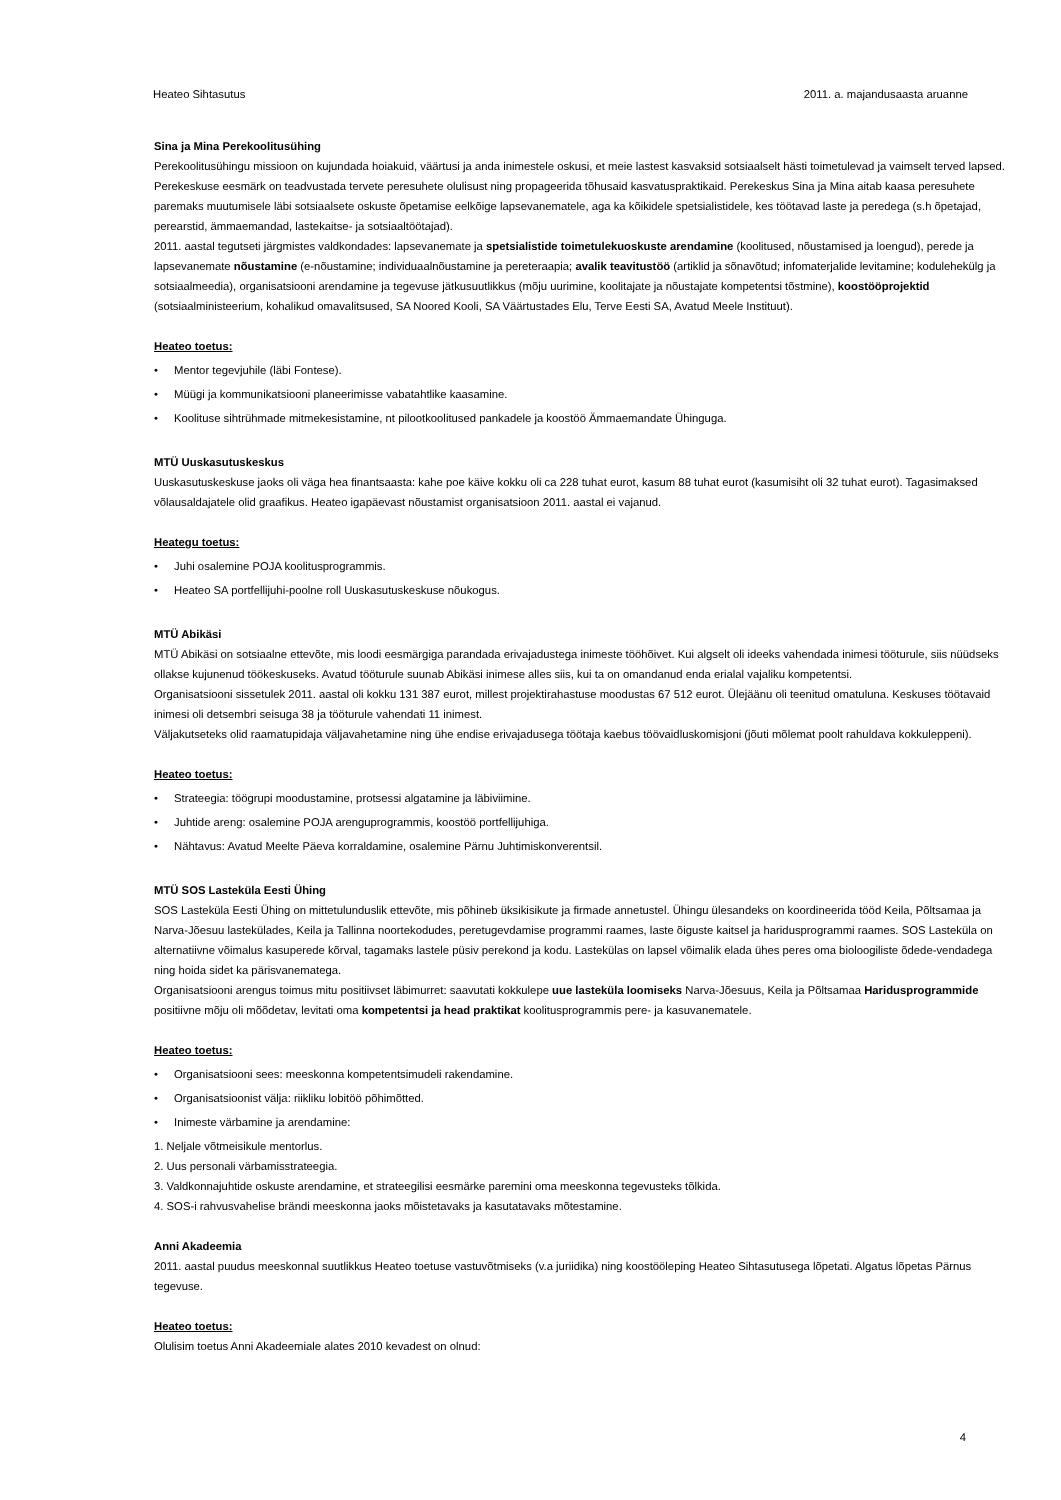Heateo Sihtasutus 2011. a. majandusaasta aruanne
Sina ja Mina Perekoolitusühing
Perekoolitusühingu missioon on kujundada hoiakuid, väärtusi ja anda inimestele oskusi, et meie lastest kasvaksid sotsiaalselt hästi toimetulevad ja vaimselt terved lapsed. Perekeskuse eesmärk on teadvustada tervete peresuhete olulisust ning propageerida tõhusaid kasvatuspraktikaid. Perekeskus Sina ja Mina aitab kaasa peresuhete paremaks muutumisele läbi sotsiaalsete oskuste õpetamise eelkõige lapsevanematele, aga ka kõikidele spetsialistidele, kes töötavad laste ja peredega (s.h õpetajad, perearstid, ämmaemandad, lastekaitse- ja sotsiaaltöötajad).
2011. aastal tegutseti järgmistes valdkondades: lapsevanemate ja spetsialistide toimetulekuoskuste arendamine (koolitused, nõustamised ja loengud), perede ja lapsevanemate nõustamine (e-nõustamine; individuaalnõustamine ja pereteraapia; avalik teavitustöö (artiklid ja sõnavõtud; infomaterjalide levitamine; kodulehekülg ja sotsiaalmeedia), organisatsiooni arendamine ja tegevuse jätkusuutlikkus (mõju uurimine, koolitajate ja nõustajate kompetentsi tõstmine), koostööprojektid (sotsiaalministeerium, kohalikud omavalitsused, SA Noored Kooli, SA Väärtustades Elu, Terve Eesti SA, Avatud Meele Instituut).
Heateo toetus:
• Mentor tegevjuhile (läbi Fontese).
• Müügi ja kommunikatsiooni planeerimisse vabatahtlike kaasamine.
• Koolituse sihtrühmade mitmekesistamine, nt pilootkoolitused pankadele ja koostöö Ämmaemandate Ühinguga.
MTÜ Uuskasutuskeskus
Uuskasutuskeskuse jaoks oli väga hea finantsaasta: kahe poe käive kokku oli ca 228 tuhat eurot, kasum 88 tuhat eurot (kasumisiht oli 32 tuhat eurot). Tagasimaksed võlausaldajatele olid graafikus. Heateo igapäevast nõustamist organisatsioon 2011. aastal ei vajanud.
Heategu toetus:
• Juhi osalemine POJA koolitusprogrammis.
• Heateo SA portfellijuhi-poolne roll Uuskasutuskeskuse nõukogus.
MTÜ Abikäsi
MTÜ Abikäsi on sotsiaalne ettevõte, mis loodi eesmärgiga parandada erivajadustega inimeste tööhõivet. Kui algselt oli ideeks vahendada inimesi tööturule, siis nüüdseks ollakse kujunenud töökeskuseks. Avatud tööturule suunab Abikäsi inimese alles siis, kui ta on omandanud enda erialal vajaliku kompetentsi.
Organisatsiooni sissetulek 2011. aastal oli kokku 131 387 eurot, millest projektirahastuse moodustas 67 512 eurot. Ülejäänu oli teenitud omatuluna. Keskuses töötavaid inimesi oli detsembri seisuga 38 ja tööturule vahendati 11 inimest.
Väljakutseteks olid raamatupidaja väljavahetamine ning ühe endise erivajadusega töötaja kaebus töövaidluskomisjoni (jõuti mõlemat poolt rahuldava kokkuleppeni).
Heateo toetus:
• Strateegia: töögrupi moodustamine, protsessi algatamine ja läbiviimine.
• Juhtide areng: osalemine POJA arenguprogrammis, koostöö portfellijuhiga.
• Nähtavus: Avatud Meelte Päeva korraldamine, osalemine Pärnu Juhtimiskonverentsil.
MTÜ SOS Lasteküla Eesti Ühing
SOS Lasteküla Eesti Ühing on mittetulunduslik ettevõte, mis põhineb üksikisikute ja firmade annetustel. Ühingu ülesandeks on koordineerida tööd Keila, Põltsamaa ja Narva-Jõesuu lastekülades, Keila ja Tallinna noortekodudes, peretugevdamise programmi raames, laste õiguste kaitsel ja haridusprogrammi raames. SOS Lasteküla on alternatiivne võimalus kasuperede kõrval, tagamaks lastele püsiv perekond ja kodu. Lastekülas on lapsel võimalik elada ühes peres oma bioloogiliste õdede-vendadega ning hoida sidet ka pärisvanematega.
Organisatsiooni arengus toimus mitu positiivset läbimurret: saavutati kokkulepe uue lasteküla loomiseks Narva-Jõesuus, Keila ja Põltsamaa Haridusprogrammide positiivne mõju oli mõõdetav, levitati oma kompetentsi ja head praktikat koolitusprogrammis pere- ja kasuvanematele.
Heateo toetus:
• Organisatsiooni sees: meeskonna kompetentsimudeli rakendamine.
• Organisatsioonist välja: riikliku lobitöö põhimõtted.
• Inimeste värbamine ja arendamine:
1. Neljale võtmeisikule mentorlus.
2. Uus personali värbamisstrateegia.
3. Valdkonnajuhtide oskuste arendamine, et strateegilisi eesmärke paremini oma meeskonna tegevusteks tõlkida.
4. SOS-i rahvusvahelise brändi meeskonna jaoks mõistetavaks ja kasutatavaks mõtestamine.
Anni Akadeemia
2011. aastal puudus meeskonnal suutlikkus Heateo toetuse vastuvõtmiseks (v.a juriidika) ning koostööleping Heateo Sihtasutusega lõpetati. Algatus lõpetas Pärnus tegevuse.
Heateo toetus:
Olulisim toetus Anni Akadeemiale alates 2010 kevadest on olnud:
4